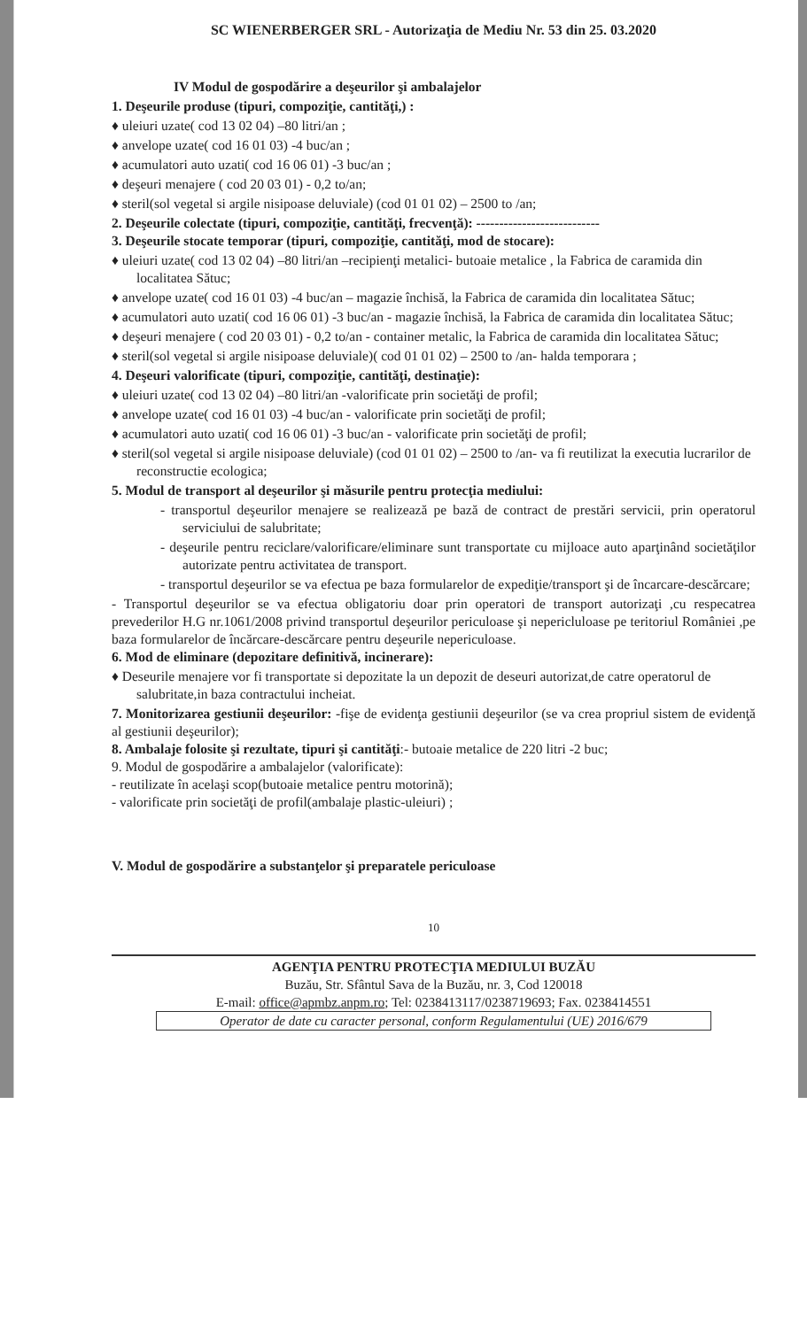SC WIENERBERGER SRL - Autorizaţia de Mediu Nr. 53 din 25. 03.2020
IV Modul de gospodărire a deşeurilor şi ambalajelor
1. Deşeurile produse (tipuri, compoziţie, cantităţi,) :
♦ uleiuri uzate( cod 13 02 04) –80 litri/an ;
♦ anvelope uzate( cod 16 01 03) -4 buc/an ;
♦ acumulatori auto uzati( cod 16 06 01) -3 buc/an ;
♦ deşeuri menajere ( cod 20 03 01) - 0,2 to/an;
♦ steril(sol vegetal si argile nisipoase deluviale) (cod 01 01 02) – 2500 to /an;
2. Deşeurile colectate (tipuri, compoziţie, cantităţi, frecvenţă): ---------------------------
3. Deşeurile stocate temporar (tipuri, compoziţie, cantităţi, mod de stocare):
♦ uleiuri uzate( cod 13 02 04) –80 litri/an –recipienţi metalici- butoaie metalice , la Fabrica de caramida din localitatea Sătuc;
♦ anvelope uzate( cod 16 01 03) -4 buc/an – magazie închisă, la Fabrica de caramida din localitatea Sătuc;
♦ acumulatori auto uzati( cod 16 06 01) -3 buc/an - magazie închisă, la Fabrica de caramida din localitatea Sătuc;
♦ deşeuri menajere ( cod 20 03 01) - 0,2 to/an - container metalic, la Fabrica de caramida din localitatea Sătuc;
♦ steril(sol vegetal si argile nisipoase deluviale)( cod 01 01 02) – 2500 to /an- halda temporara ;
4. Deşeuri valorificate (tipuri, compoziţie, cantităţi, destinaţie):
♦ uleiuri uzate( cod 13 02 04) –80 litri/an -valorificate prin societăţi de profil;
♦ anvelope uzate( cod 16 01 03) -4 buc/an - valorificate prin societăţi de profil;
♦ acumulatori auto uzati( cod 16 06 01) -3 buc/an - valorificate prin societăţi de profil;
♦ steril(sol vegetal si argile nisipoase deluviale) (cod 01 01 02) – 2500 to /an- va fi reutilizat la executia lucrarilor de reconstructie ecologica;
5. Modul de transport al deşeurilor şi măsurile pentru protecţia mediului:
- transportul deşeurilor menajere se realizează pe bază de contract de prestări servicii, prin operatorul serviciului de salubritate;
- deşeurile pentru reciclare/valorificare/eliminare sunt transportate cu mijloace auto aparţinând societăţilor autorizate pentru activitatea de transport.
- transportul deşeurilor se va efectua pe baza formularelor de expediţie/transport şi de încarcare-descărcare;
- Transportul deşeurilor se va efectua obligatoriu doar prin operatori de transport autorizaţi ,cu respecatrea prevederilor H.G nr.1061/2008 privind transportul deşeurilor periculoase şi nepericluloase pe teritoriul României ,pe baza formularelor de încărcare-descărcare pentru deşeurile nepericuloase.
6. Mod de eliminare (depozitare definitivă, incinerare):
♦ Deseurile menajere vor fi transportate si depozitate la un depozit de deseuri autorizat,de catre operatorul de salubritate,in baza contractului incheiat.
7. Monitorizarea gestiunii deşeurilor: -fişe de evidenţa gestiunii deşeurilor (se va crea propriul sistem de evidenţă al gestiunii deşeurilor);
8. Ambalaje folosite şi rezultate, tipuri şi cantităţi:- butoaie metalice de 220 litri -2 buc;
9. Modul de gospodărire a ambalajelor (valorificate):
- reutilizate în acelaşi scop(butoaie metalice pentru motorină);
- valorificate prin societăţi de profil(ambalaje plastic-uleiuri) ;
V. Modul de gospodărire a substanţelor şi preparatele periculoase
10
AGENŢIA PENTRU PROTECŢIA MEDIULUI BUZĂU
Buzău, Str. Sfântul Sava de la Buzău, nr. 3, Cod 120018
E-mail: office@apmbz.anpm.ro; Tel: 0238413117/0238719693; Fax. 0238414551
Operator de date cu caracter personal, conform Regulamentului (UE) 2016/679